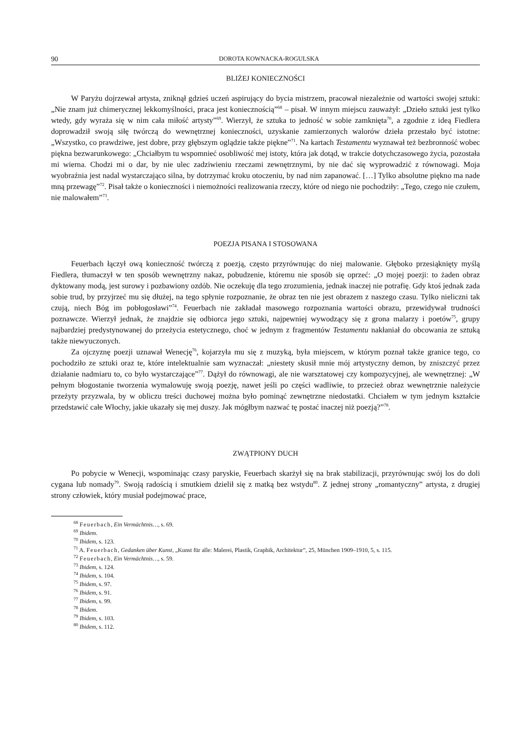90 DOROTA KOWNACKA-ROGULSKA
BLIŻEJ KONIECZNOŚCI
W Paryżu dojrzewał artysta, zniknął gdzieś uczeń aspirujący do bycia mistrzem, pracował niezależnie od wartości swojej sztuki: „Nie znam już chimerycznej lekkomyślności, praca jest koniecznością”<sup>68</sup> – pisał. W innym miejscu zauważył: „Dzieło sztuki jest tylko wtedy, gdy wyraża się w nim cała miłość artysty”<sup>69</sup>. Wierzył, że sztuka to jedność w sobie zamknięta<sup>70</sup>, a zgodnie z ideą Fiedlera doprowadził swoją siłę twórczą do wewnętrznej konieczności, uzyskanie zamierzonych walorów dzieła przestało być istotne: „Wszystko, co prawdziwe, jest dobre, przy głębszym oglądzie także piękne”<sup>71</sup>. Na kartach Testamentu wyznawał też bezbronność wobec piękna bezwarunkowego: „Chciałbym tu wspomnieć osobliwość mej istoty, która jak dotąd, w trakcie dotychczasowego życia, pozostała mi wierna. Chodzi mi o dar, by nie ulec zadziwieniu rzeczami zewnętrznymi, by nie dać się wyprowadzić z równowagi. Moja wyobraźnia jest nadal wystarczająco silna, by dotrzymać kroku otoczeniu, by nad nim zapanować. […] Tylko absolutne piękno ma nade mną przewagę”<sup>72</sup>. Pisał także o konieczności i niemożności realizowania rzeczy, które od niego nie pochodziły: „Tego, czego nie czułem, nie malowałem”<sup>73</sup>.
POEZJA PISANA I STOSOWANA
Feuerbach łączył ową konieczność twórczą z poezją, często przyrównując do niej malowanie. Głęboko przesiąknięty myślą Fiedlera, tłumaczył w ten sposób wewnętrzny nakaz, pobudzenie, któremu nie sposób się oprzeć: „O mojej poezji: to żaden obraz dyktowany modą, jest surowy i pozbawiony ozdób. Nie oczekuję dla tego zrozumienia, jednak inaczej nie potrafię. Gdy ktoś jednak zada sobie trud, by przyjrzeć mu się dłużej, na tego spłynie rozpoznanie, że obraz ten nie jest obrazem z naszego czasu. Tylko nieliczni tak czują, niech Bóg im pobłogosławi”<sup>74</sup>. Feuerbach nie zakładał masowego rozpoznania wartości obrazu, przewidywał trudności poznawcze. Wierzył jednak, że znajdzie się odbiorca jego sztuki, najpewniej wywodzący się z grona malarzy i poetów<sup>75</sup>, grupy najbardziej predystynowanej do przeżycia estetycznego, choć w jednym z fragmentów Testamentu nakłaniał do obcowania ze sztuką także niewyuczonych.
Za ojczyznę poezji uznawał Wenecję<sup>76</sup>, kojarzyła mu się z muzyką, była miejscem, w którym poznał także granice tego, co pochodziło ze sztuki oraz te, które intelektualnie sam wyznaczał: „niestety skusił mnie mój artystyczny demon, by zniszczyć przez działanie nadmiaru to, co było wystarczające”<sup>77</sup>. Dążył do równowagi, ale nie warsztatowej czy kompozycyjnej, ale wewnętrznej: „W pełnym błogostanie tworzenia wymalowuję swoją poezję, nawet jeśli po części wadliwie, to przecież obraz wewnętrznie należycie przeżyty przyzwala, by w obliczu treści duchowej można było pominąć zewnętrzne niedostatki. Chciałem w tym jednym kształcie przedstawić całe Włochy, jakie ukazały się mej duszy. Jak mógłbym nazwać tę postać inaczej niż poezją?”<sup>78</sup>.
ZWĄTPIONY DUCH
Po pobycie w Wenecji, wspominając czasy paryskie, Feuerbach skarżył się na brak stabilizacji, przyrównując swój los do doli cygana lub nomady<sup>79</sup>. Swoją radością i smutkiem dzielił się z matką bez wstydu<sup>80</sup>. Z jednej strony „romantyczny” artysta, z drugiej strony człowiek, który musiał podejmować prace,
<sup>68</sup> Feuerbach, Ein Vermächtnis…, s. 69.
<sup>69</sup> Ibidem.
<sup>70</sup> Ibidem, s. 123.
<sup>71</sup> A. Feuerbach, Gedanken über Kunst, „Kunst für alle: Malerei, Plastik, Graphik, Architektur”, 25, München 1909–1910, 5, s. 115.
<sup>72</sup> Feuerbach, Ein Vermächtnis…, s. 59.
<sup>73</sup> Ibidem, s. 124.
<sup>74</sup> Ibidem, s. 104.
<sup>75</sup> Ibidem, s. 97.
<sup>76</sup> Ibidem, s. 91.
<sup>77</sup> Ibidem, s. 99.
<sup>78</sup> Ibidem.
<sup>79</sup> Ibidem, s. 103.
<sup>80</sup> Ibidem, s. 112.